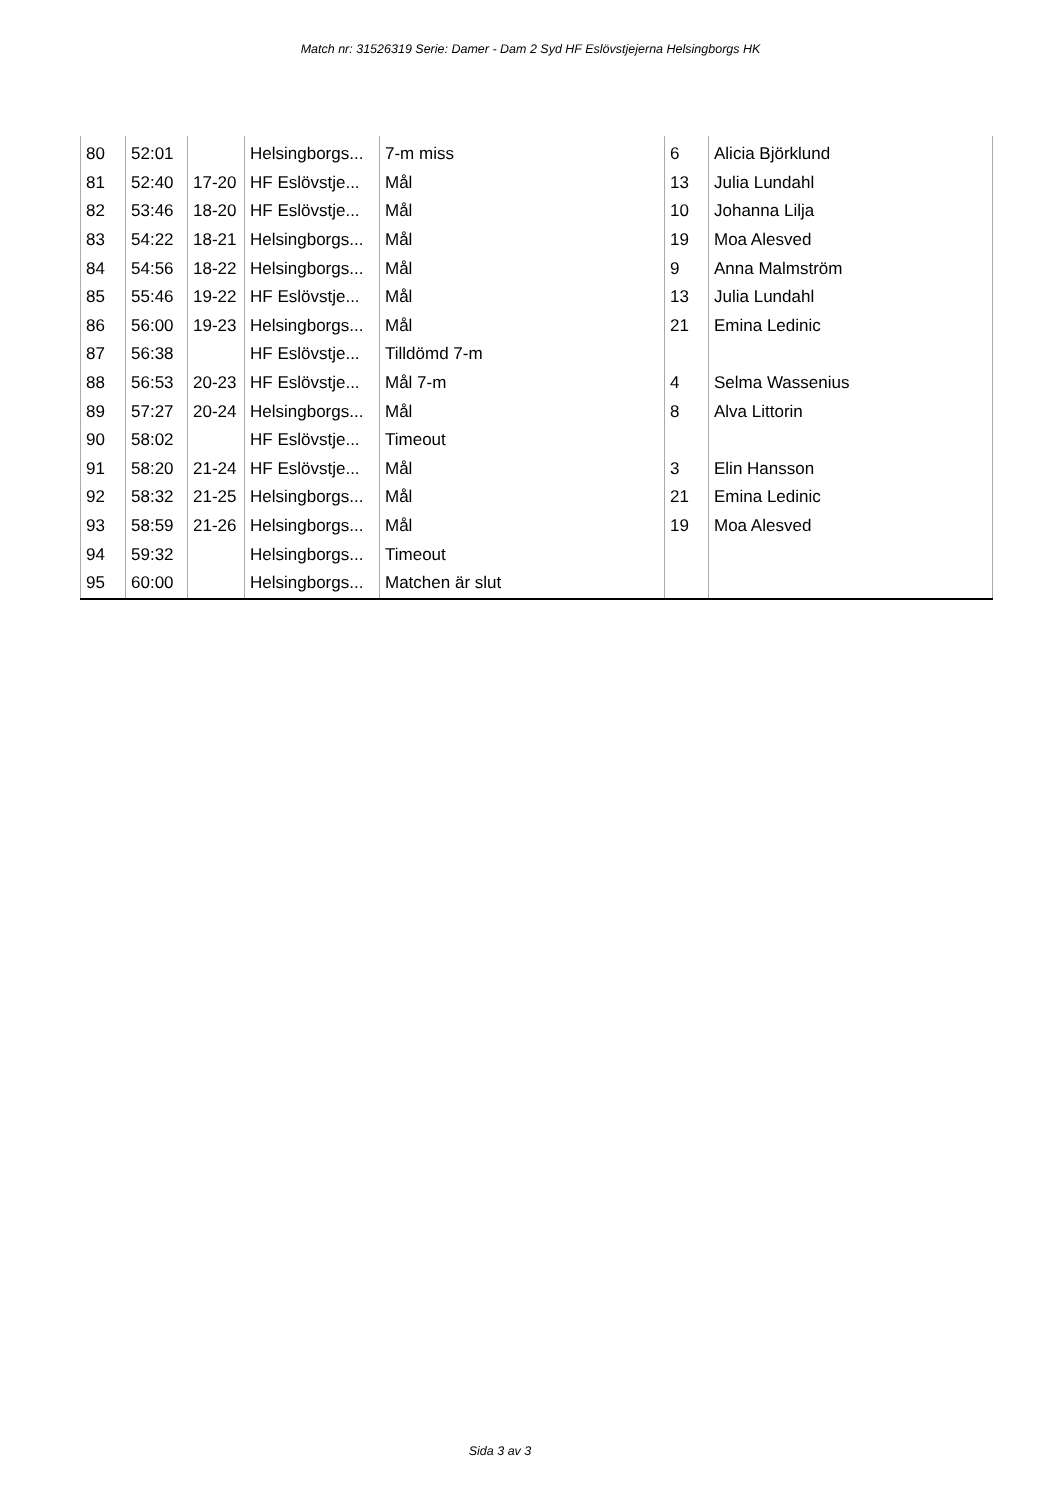Match nr: 31526319 Serie: Damer - Dam 2 Syd HF Eslövstjejerna Helsingborgs HK
| 80 | 52:01 | | Helsingborgs... | 7-m miss | 6 | Alicia Björklund |
| 81 | 52:40 | 17-20 | HF Eslövstje... | Mål | 13 | Julia Lundahl |
| 82 | 53:46 | 18-20 | HF Eslövstje... | Mål | 10 | Johanna Lilja |
| 83 | 54:22 | 18-21 | Helsingborgs... | Mål | 19 | Moa Alesved |
| 84 | 54:56 | 18-22 | Helsingborgs... | Mål | 9 | Anna Malmström |
| 85 | 55:46 | 19-22 | HF Eslövstje... | Mål | 13 | Julia Lundahl |
| 86 | 56:00 | 19-23 | Helsingborgs... | Mål | 21 | Emina Ledinic |
| 87 | 56:38 | | HF Eslövstje... | Tilldömd 7-m | | |
| 88 | 56:53 | 20-23 | HF Eslövstje... | Mål 7-m | 4 | Selma Wassenius |
| 89 | 57:27 | 20-24 | Helsingborgs... | Mål | 8 | Alva Littorin |
| 90 | 58:02 | | HF Eslövstje... | Timeout | | |
| 91 | 58:20 | 21-24 | HF Eslövstje... | Mål | 3 | Elin Hansson |
| 92 | 58:32 | 21-25 | Helsingborgs... | Mål | 21 | Emina Ledinic |
| 93 | 58:59 | 21-26 | Helsingborgs... | Mål | 19 | Moa Alesved |
| 94 | 59:32 | | Helsingborgs... | Timeout | | |
| 95 | 60:00 | | Helsingborgs... | Matchen är slut | | |
Sida 3 av 3